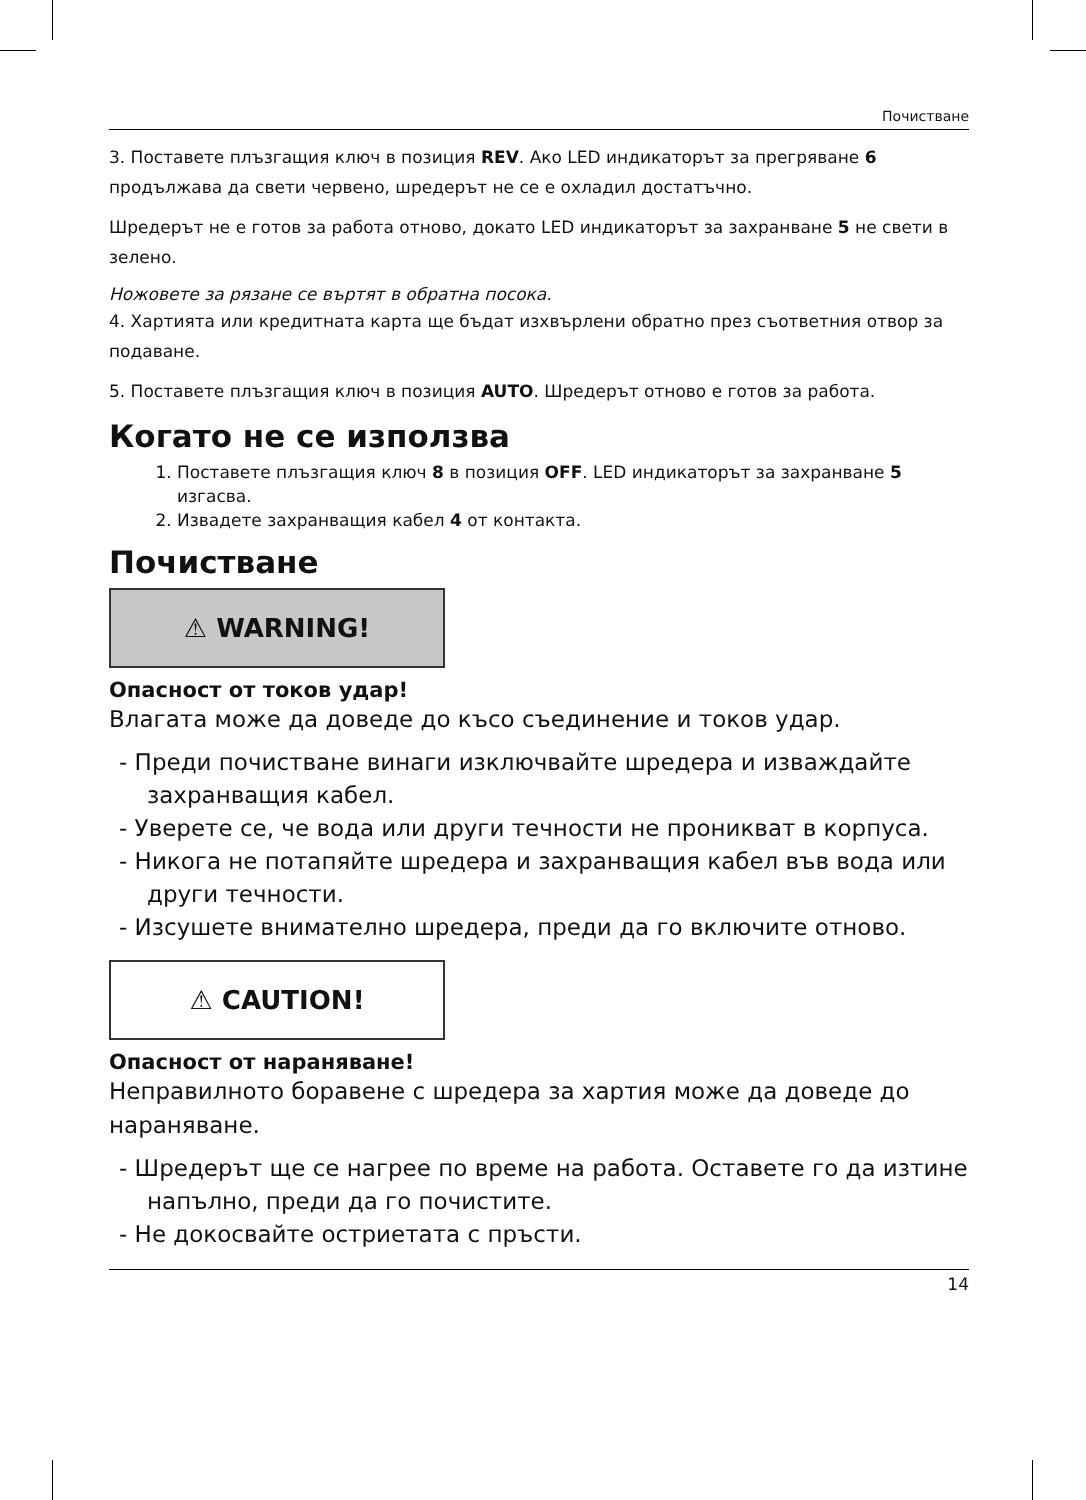Почистване
3. Поставете плъзгащия ключ в позиция REV. Ако LED индикаторът за прегряване 6 продължава да свети червено, шредерът не се е охладил достатъчно.
Шредерът не е готов за работа отново, докато LED индикаторът за захранване 5 не свети в зелено.
Ножовете за рязане се въртят в обратна посока.
4. Хартията или кредитната карта ще бъдат изхвърлени обратно през съответния отвор за подаване.
5. Поставете плъзгащия ключ в позиция AUTO. Шредерът отново е готов за работа.
Когато не се използва
1. Поставете плъзгащия ключ 8 в позиция OFF. LED индикаторът за захранване 5 изгасва.
2. Извадете захранващия кабел 4 от контакта.
Почистване
⚠ WARNING!
Опасност от токов удар!
Влагата може да доведе до късо съединение и токов удар.
- Преди почистване винаги изключвайте шредера и изваждайте захранващия кабел.
- Уверете се, че вода или други течности не проникват в корпуса.
- Никога не потапяйте шредера и захранващия кабел във вода или други течности.
- Изсушете внимателно шредера, преди да го включите отново.
⚠ CAUTION!
Опасност от нараняване!
Неправилното боравене с шредера за хартия може да доведе до нараняване.
- Шредерът ще се нагрее по време на работа. Оставете го да изтине напълно, преди да го почистите.
- Не докосвайте остриетата с пръсти.
14